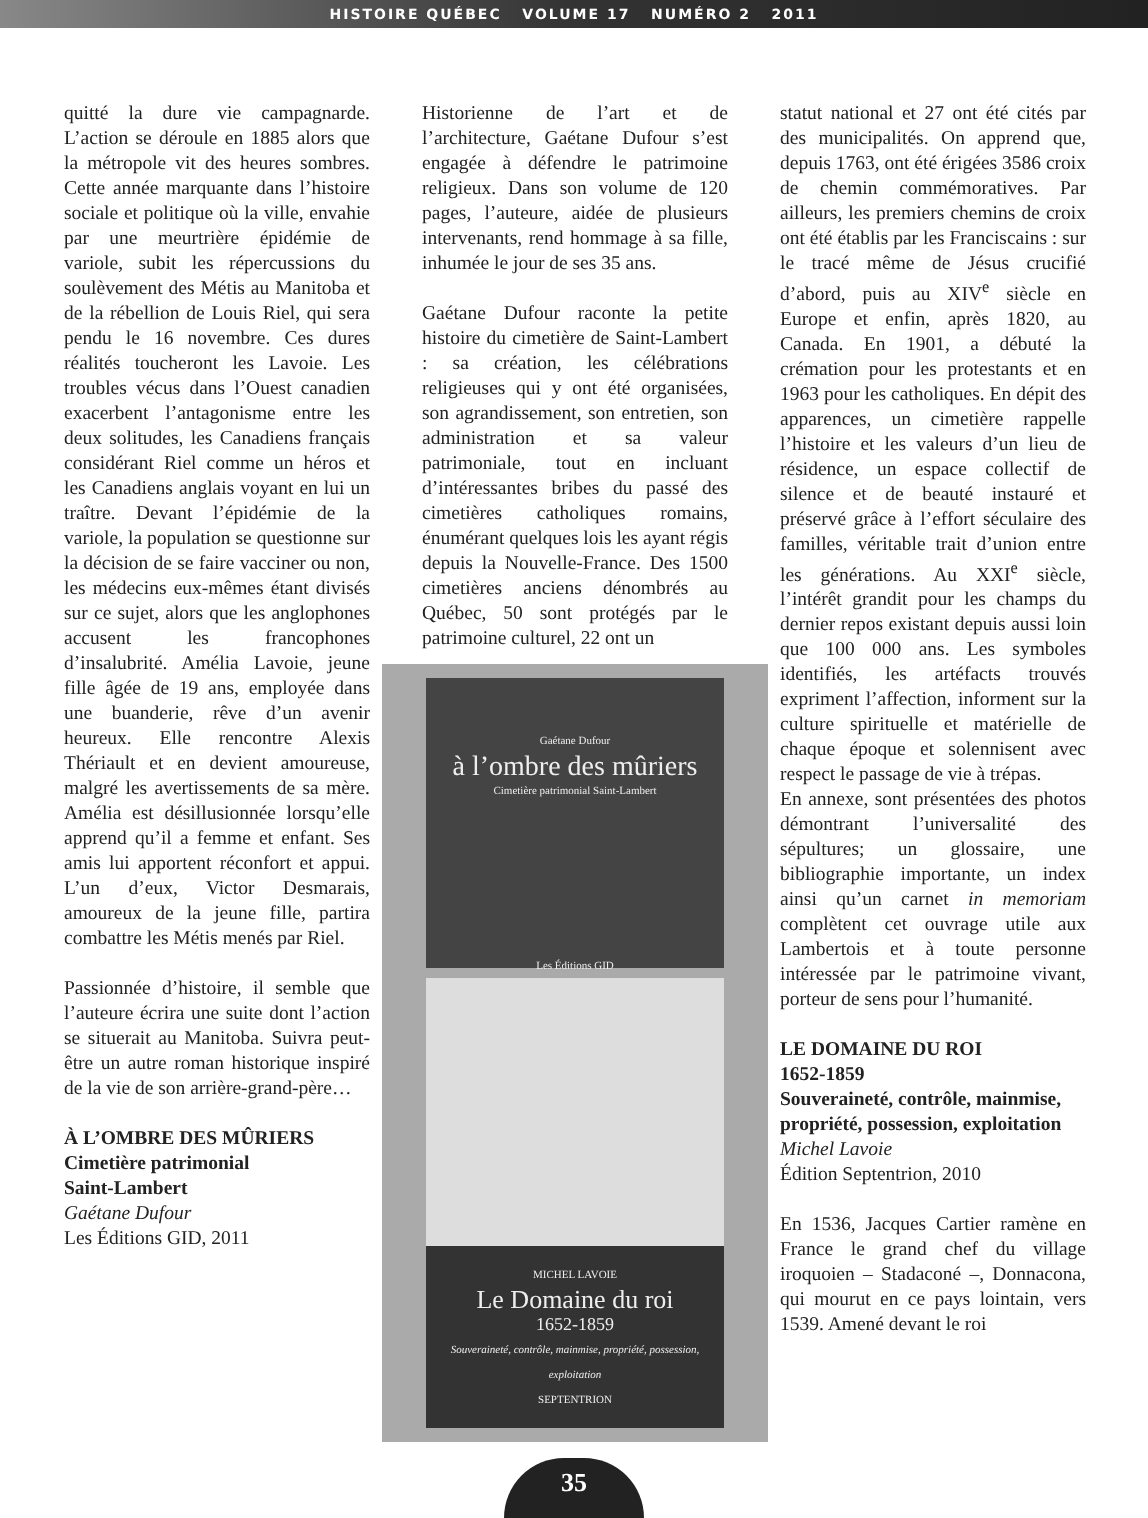HISTOIRE QUÉBEC VOLUME 17 NUMÉRO 2 2011
quitté la dure vie campagnarde. L’action se déroule en 1885 alors que la métropole vit des heures sombres. Cette année marquante dans l’histoire sociale et politique où la ville, envahie par une meurtrière épidémie de variole, subit les répercussions du soulèvement des Métis au Manitoba et de la rébellion de Louis Riel, qui sera pendu le 16 novembre. Ces dures réalités toucheront les Lavoie. Les troubles vécus dans l’Ouest canadien exacerbent l’antagonisme entre les deux solitudes, les Canadiens français considérant Riel comme un héros et les Canadiens anglais voyant en lui un traître. Devant l’épidémie de la variole, la population se questionne sur la décision de se faire vacciner ou non, les médecins eux-mêmes étant divisés sur ce sujet, alors que les anglophones accusent les francophones d’insalubrité. Amélia Lavoie, jeune fille âgée de 19 ans, employée dans une buanderie, rêve d’un avenir heureux. Elle rencontre Alexis Thériault et en devient amoureuse, malgré les avertissements de sa mère. Amélia est désillusionnée lorsqu’elle apprend qu’il a femme et enfant. Ses amis lui apportent réconfort et appui. L’un d’eux, Victor Desmarais, amoureux de la jeune fille, partira combattre les Métis menés par Riel.
Passionnée d’histoire, il semble que l’auteure écrira une suite dont l’action se situerait au Manitoba. Suivra peut-être un autre roman historique inspiré de la vie de son arrière-grand-père…
À L’OMBRE DES MÛRIERS
Cimetière patrimonial
Saint-Lambert
Gaétane Dufour
Les Éditions GID, 2011
Historienne de l’art et de l’architecture, Gaétane Dufour s’est engagée à défendre le patrimoine religieux. Dans son volume de 120 pages, l’auteure, aidée de plusieurs intervenants, rend hommage à sa fille, inhumée le jour de ses 35 ans.
Gaétane Dufour raconte la petite histoire du cimetière de Saint-Lambert : sa création, les célébrations religieuses qui y ont été organisées, son agrandissement, son entretien, son administration et sa valeur patrimoniale, tout en incluant d’intéressantes bribes du passé des cimetières catholiques romains, énumérant quelques lois les ayant régis depuis la Nouvelle-France. Des 1500 cimetières anciens dénombrés au Québec, 50 sont protégés par le patrimoine culturel, 22 ont un
Gaétane Dufour
à l’ombre des mûriers
Cimetière patrimonial Saint-Lambert
Les Éditions GID
MICHEL LAVOIE
Le Domaine du roi
1652-1859
Souveraineté, contrôle, mainmise, propriété, possession, exploitation
SEPTENTRION
statut national et 27 ont été cités par des municipalités. On apprend que, depuis 1763, ont été érigées 3586 croix de chemin commémoratives. Par ailleurs, les premiers chemins de croix ont été établis par les Franciscains : sur le tracé même de Jésus crucifié d’abord, puis au XIV<sup>e</sup> siècle en Europe et enfin, après 1820, au Canada. En 1901, a débuté la crémation pour les protestants et en 1963 pour les catholiques. En dépit des apparences, un cimetière rappelle l’histoire et les valeurs d’un lieu de résidence, un espace collectif de silence et de beauté instauré et préservé grâce à l’effort séculaire des familles, véritable trait d’union entre les générations. Au XXI<sup>e</sup> siècle, l’intérêt grandit pour les champs du dernier repos existant depuis aussi loin que 100 000 ans. Les symboles identifiés, les artéfacts trouvés expriment l’affection, informent sur la culture spirituelle et matérielle de chaque époque et solennisent avec respect le passage de vie à trépas.
En annexe, sont présentées des photos démontrant l’universalité des sépultures; un glossaire, une bibliographie importante, un index ainsi qu’un carnet in memoriam complètent cet ouvrage utile aux Lambertois et à toute personne intéressée par le patrimoine vivant, porteur de sens pour l’humanité.
LE DOMAINE DU ROI
1652-1859
Souveraineté, contrôle, mainmise, propriété, possession, exploitation
Michel Lavoie
Édition Septentrion, 2010
En 1536, Jacques Cartier ramène en France le grand chef du village iroquoien – Stadaconé –, Donnacona, qui mourut en ce pays lointain, vers 1539. Amené devant le roi
35